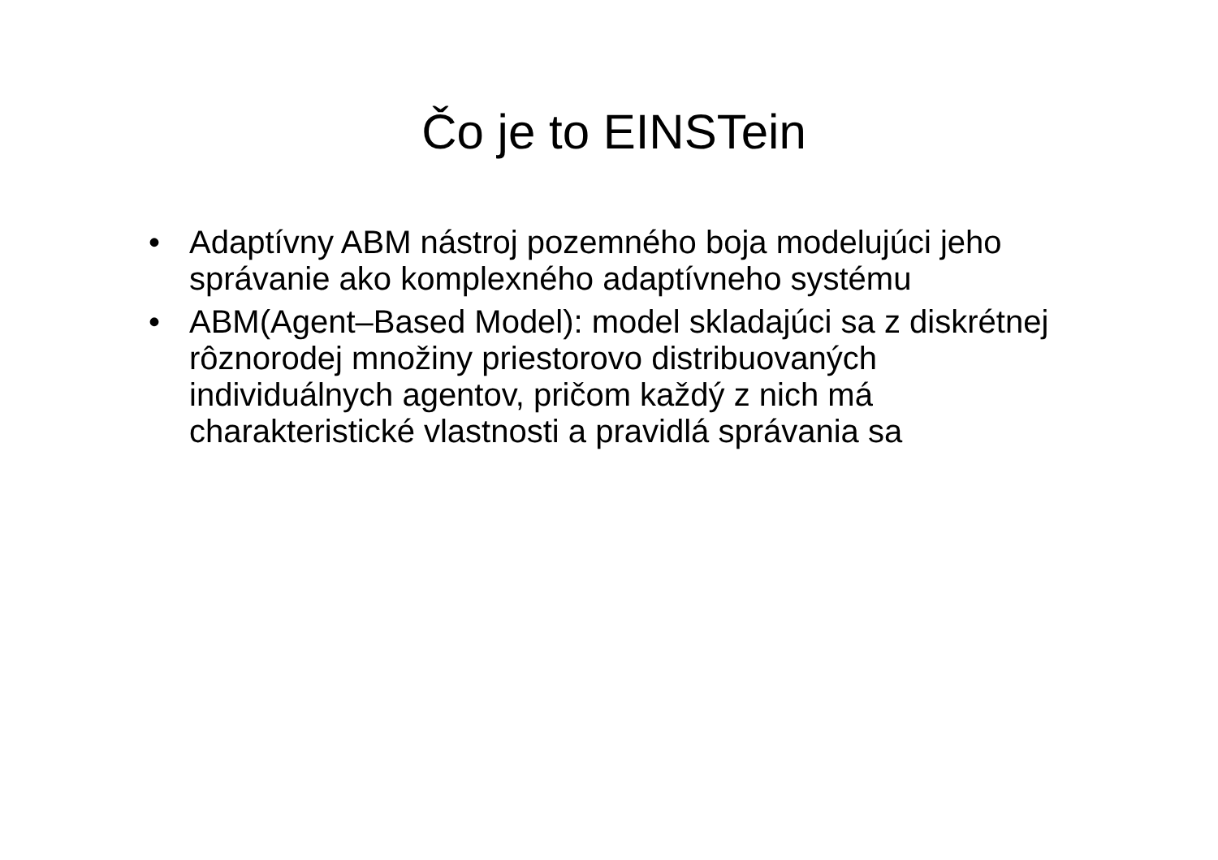Čo je to EINSTein
• Adaptívny ABM nástroj pozemného boja modelujúci jeho správanie ako komplexného adaptívneho systému
• ABM(Agent–Based Model): model skladajúci sa z diskrétnej rôznorodej množiny priestorovo distribuovaných individuálnych agentov, pričom každý z nich má charakteristické vlastnosti a pravidlá správania sa